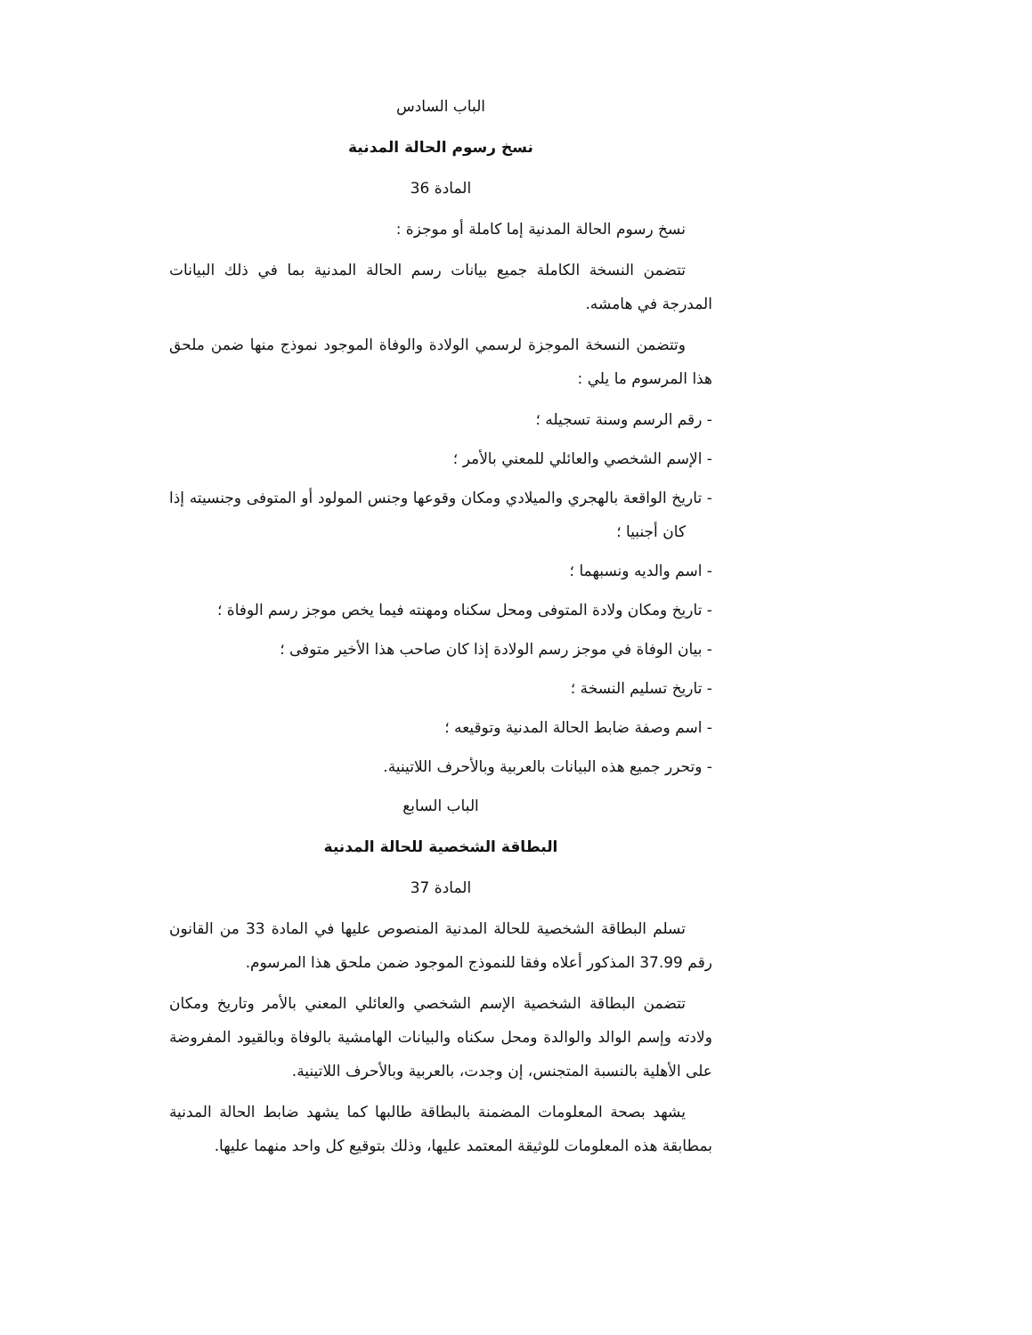الباب السادس
نسخ رسوم الحالة المدنية
المادة 36
نسخ رسوم الحالة المدنية إما كاملة أو موجزة :
تتضمن النسخة الكاملة جميع بيانات رسم الحالة المدنية بما في ذلك البيانات المدرجة في هامشه.
وتتضمن النسخة الموجزة لرسمي الولادة والوفاة الموجود نموذج منها ضمن ملحق هذا المرسوم ما يلي :
- رقم الرسم وسنة تسجيله ؛
- الإسم الشخصي والعائلي للمعني بالأمر ؛
- تاريخ الواقعة بالهجري والميلادي ومكان وقوعها وجنس المولود أو المتوفى وجنسيته إذا كان أجنبيا ؛
- اسم والديه ونسبهما ؛
- تاريخ ومكان ولادة المتوفى ومحل سكناه ومهنته فيما يخص موجز رسم الوفاة ؛
- بيان الوفاة في موجز رسم الولادة إذا كان صاحب هذا الأخير متوفى ؛
- تاريخ تسليم النسخة ؛
- اسم وصفة ضابط الحالة المدنية وتوقيعه ؛
- وتحرر جميع هذه البيانات بالعربية وبالأحرف اللاتينية.
الباب السابع
البطاقة الشخصية للحالة المدنية
المادة 37
تسلم البطاقة الشخصية للحالة المدنية المنصوص عليها في المادة 33 من القانون رقم 37.99 المذكور أعلاه وفقا للنموذج الموجود ضمن ملحق هذا المرسوم.
تتضمن البطاقة الشخصية الإسم الشخصي والعائلي المعني بالأمر وتاريخ ومكان ولادته وإسم الوالد والوالدة ومحل سكناه والبيانات الهامشية بالوفاة وبالقيود المفروضة على الأهلية بالنسبة المتجنس، إن وجدت، بالعربية وبالأحرف اللاتينية.
يشهد بصحة المعلومات المضمنة بالبطاقة طالبها كما يشهد ضابط الحالة المدنية بمطابقة هذه المعلومات للوثيقة المعتمد عليها، وذلك بتوقيع كل واحد منهما عليها.